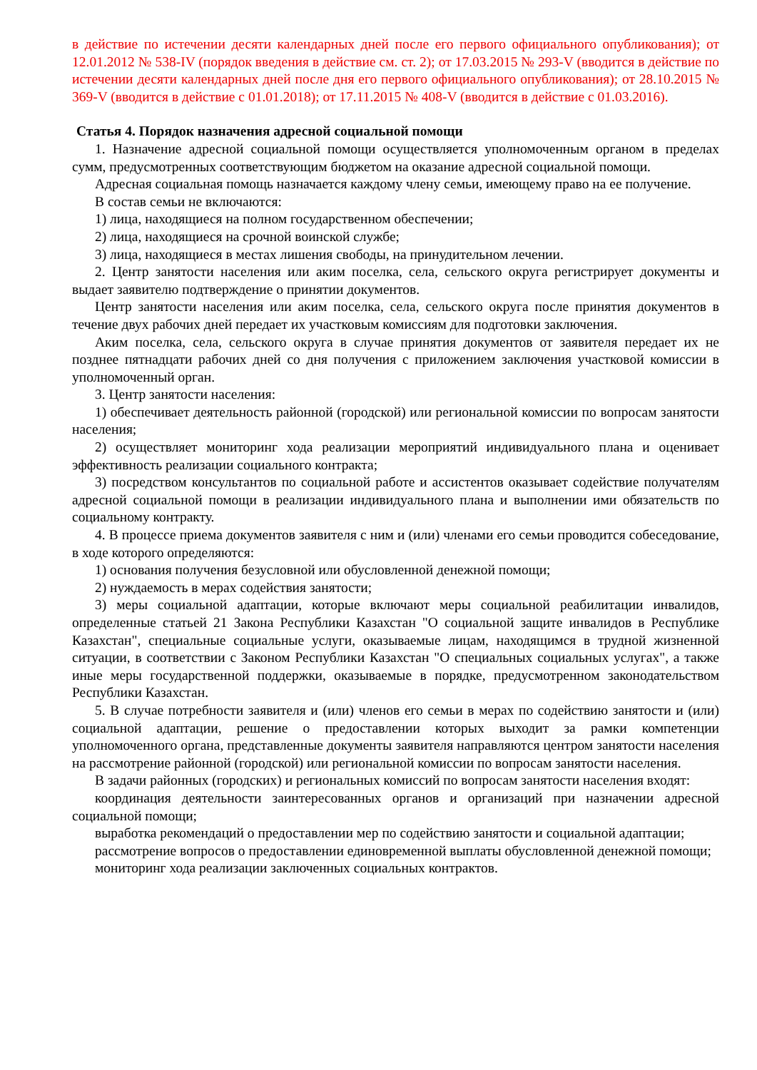в действие по истечении десяти календарных дней после его первого официального опубликования); от 12.01.2012 № 538-IV (порядок введения в действие см. ст. 2); от 17.03.2015 № 293-V (вводится в действие по истечении десяти календарных дней после дня его первого официального опубликования); от 28.10.2015 № 369-V (вводится в действие с 01.01.2018); от 17.11.2015 № 408-V (вводится в действие с 01.03.2016).
Статья 4. Порядок назначения адресной социальной помощи
1. Назначение адресной социальной помощи осуществляется уполномоченным органом в пределах сумм, предусмотренных соответствующим бюджетом на оказание адресной социальной помощи.
Адресная социальная помощь назначается каждому члену семьи, имеющему право на ее получение.
В состав семьи не включаются:
1) лица, находящиеся на полном государственном обеспечении;
2) лица, находящиеся на срочной воинской службе;
3) лица, находящиеся в местах лишения свободы, на принудительном лечении.
2. Центр занятости населения или аким поселка, села, сельского округа регистрирует документы и выдает заявителю подтверждение о принятии документов.
Центр занятости населения или аким поселка, села, сельского округа после принятия документов в течение двух рабочих дней передает их участковым комиссиям для подготовки заключения.
Аким поселка, села, сельского округа в случае принятия документов от заявителя передает их не позднее пятнадцати рабочих дней со дня получения с приложением заключения участковой комиссии в уполномоченный орган.
3. Центр занятости населения:
1) обеспечивает деятельность районной (городской) или региональной комиссии по вопросам занятости населения;
2) осуществляет мониторинг хода реализации мероприятий индивидуального плана и оценивает эффективность реализации социального контракта;
3) посредством консультантов по социальной работе и ассистентов оказывает содействие получателям адресной социальной помощи в реализации индивидуального плана и выполнении ими обязательств по социальному контракту.
4. В процессе приема документов заявителя с ним и (или) членами его семьи проводится собеседование, в ходе которого определяются:
1) основания получения безусловной или обусловленной денежной помощи;
2) нуждаемость в мерах содействия занятости;
3) меры социальной адаптации, которые включают меры социальной реабилитации инвалидов, определенные статьей 21 Закона Республики Казахстан "О социальной защите инвалидов в Республике Казахстан", специальные социальные услуги, оказываемые лицам, находящимся в трудной жизненной ситуации, в соответствии с Законом Республики Казахстан "О специальных социальных услугах", а также иные меры государственной поддержки, оказываемые в порядке, предусмотренном законодательством Республики Казахстан.
5. В случае потребности заявителя и (или) членов его семьи в мерах по содействию занятости и (или) социальной адаптации, решение о предоставлении которых выходит за рамки компетенции уполномоченного органа, представленные документы заявителя направляются центром занятости населения на рассмотрение районной (городской) или региональной комиссии по вопросам занятости населения.
В задачи районных (городских) и региональных комиссий по вопросам занятости населения входят:
координация деятельности заинтересованных органов и организаций при назначении адресной социальной помощи;
выработка рекомендаций о предоставлении мер по содействию занятости и социальной адаптации;
рассмотрение вопросов о предоставлении единовременной выплаты обусловленной денежной помощи;
мониторинг хода реализации заключенных социальных контрактов.